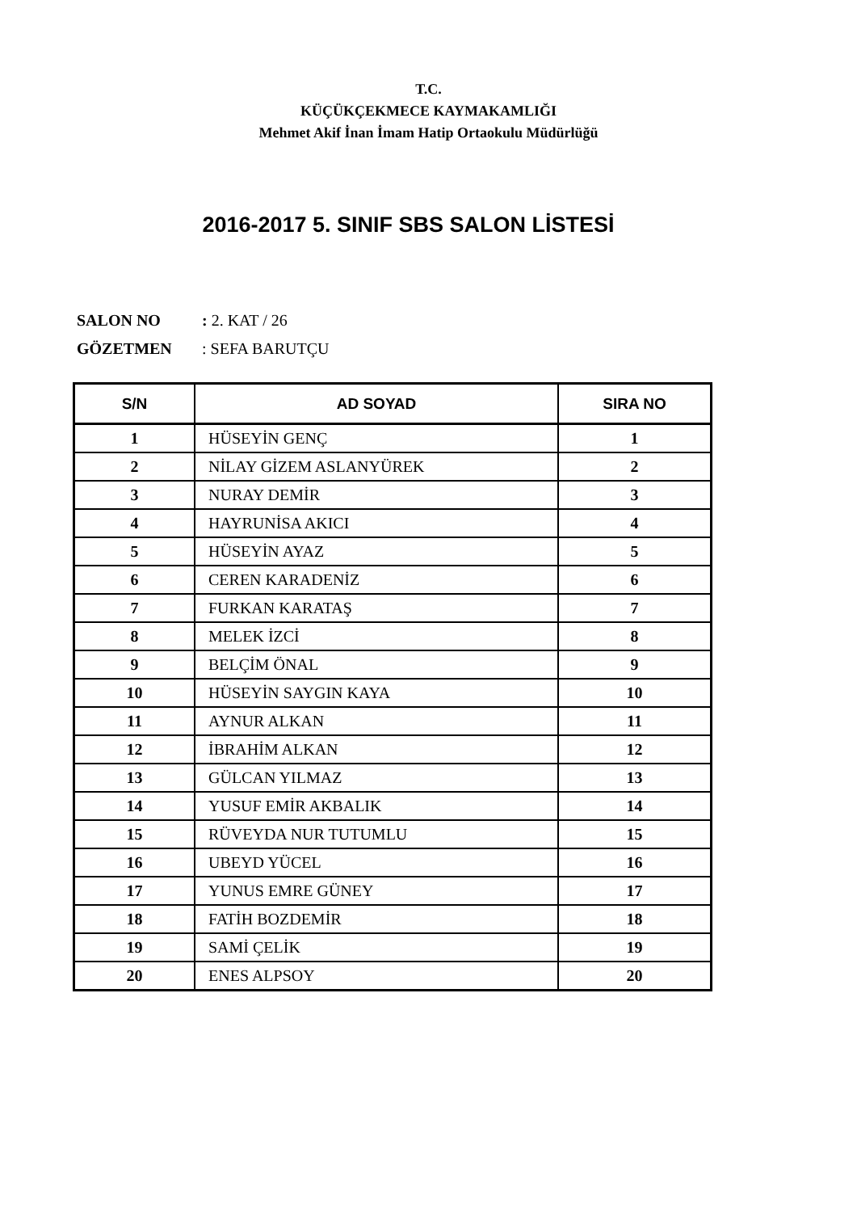T.C.
KÜÇÜKÇEKMECE KAYMAKAMLIĞI
Mehmet Akif İnan İmam Hatip Ortaokulu Müdürlüğü
2016-2017 5. SINIF SBS SALON LİSTESİ
SALON NO : 2. KAT / 26
GÖZETMEN : SEFA BARUTÇU
| S/N | AD SOYAD | SIRA NO |
| --- | --- | --- |
| 1 | HÜSEYİN GENÇ | 1 |
| 2 | NİLAY GİZEM ASLANYÜREK | 2 |
| 3 | NURAY DEMİR | 3 |
| 4 | HAYRUNİSA AKICI | 4 |
| 5 | HÜSEYİN AYAZ | 5 |
| 6 | CEREN KARADENİZ | 6 |
| 7 | FURKAN KARATAŞ | 7 |
| 8 | MELEK İZCİ | 8 |
| 9 | BELÇİM ÖNAL | 9 |
| 10 | HÜSEYİN SAYGIN KAYA | 10 |
| 11 | AYNUR ALKAN | 11 |
| 12 | İBRAHİM ALKAN | 12 |
| 13 | GÜLCAN YILMAZ | 13 |
| 14 | YUSUF EMİR AKBALIK | 14 |
| 15 | RÜVEYDA NUR TUTUMLU | 15 |
| 16 | UBEYD YÜCEL | 16 |
| 17 | YUNUS EMRE GÜNEY | 17 |
| 18 | FATİH BOZDEMİR | 18 |
| 19 | SAMİ ÇELİK | 19 |
| 20 | ENES ALPSOY | 20 |